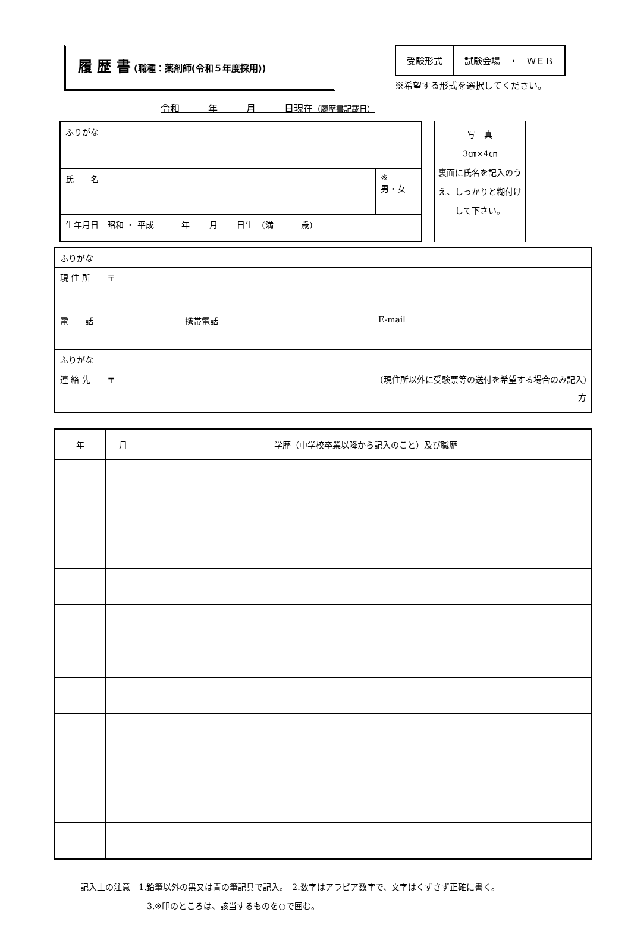履 歴 書 (職種：薬剤師(令和５年度採用))
| 受験形式 | 試験会場 ・ ＷＥＢ |
※希望する形式を選択してください。
令和　　　年　　　月　　　日現在（履歴書記載日）
| ふりがな | |
| 氏 名 | ※ 男・女 |
| 生年月日 昭和 ・ 平成 年 月 日生 (満 歳) | |
写　真
3㎝×4㎝
裏面に氏名を記入のうえ、しっかりと糊付けして下さい。
| ふりがな | |
| 現 住 所 〒 | |
| 電 話 携帯電話 | E-mail |
| ふりがな | |
| 連 絡 先 〒 (現住所以外に受験票等の送付を希望する場合のみ記入) 方 | |
| 年 | 月 | 学歴（中学校卒業以降から記入のこと）及び職歴 |
| --- | --- | --- |
記入上の注意　1.鉛筆以外の黒又は青の筆記具で記入。　2.数字はアラビア数字で、文字はくずさず正確に書く。
3.※印のところは、該当するものを○で囲む。